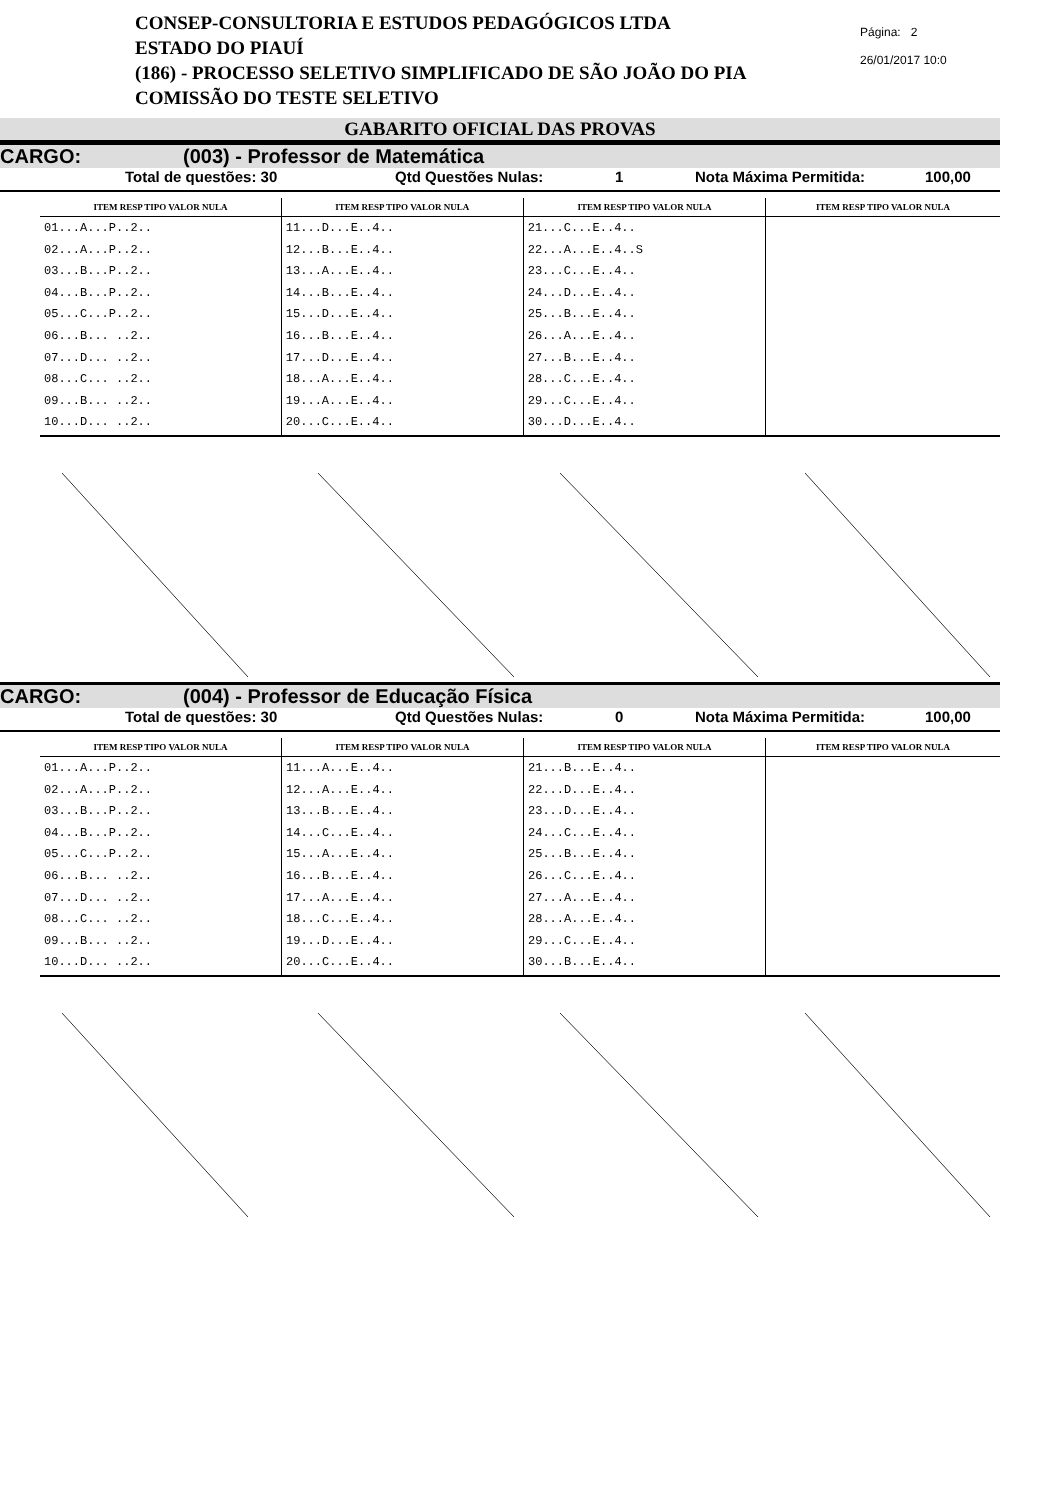CONSEP-CONSULTORIA E ESTUDOS PEDAGÓGICOS LTDA
ESTADO DO PIAUÍ
(186) - PROCESSO SELETIVO SIMPLIFICADO DE SÃO JOÃO DO PIA
COMISSÃO DO TESTE SELETIVO
Página: 2
26/01/2017 10:0
GABARITO OFICIAL DAS PROVAS
CARGO: (003) - Professor de Matemática
Total de questões: 30 Qtd Questões Nulas: 1 Nota Máxima Permitida: 100,00
| ITEM RESP TIPO VALOR NULA | ITEM RESP TIPO VALOR NULA | ITEM RESP TIPO VALOR NULA | ITEM RESP TIPO VALOR NULA |
| --- | --- | --- | --- |
| 01...A...P..2.. 02...A...P..2.. 03...B...P..2.. 04...B...P..2.. 05...C...P..2.. 06...B... ..2.. 07...D... ..2.. 08...C... ..2.. 09...B... ..2.. 10...D... ..2.. | 11...D...E..4.. 12...B...E..4.. 13...A...E..4.. 14...B...E..4.. 15...D...E..4.. 16...B...E..4.. 17...D...E..4.. 18...A...E..4.. 19...A...E..4.. 20...C...E..4.. | 21...C...E..4.. 22...A...E..4..S 23...C...E..4.. 24...D...E..4.. 25...B...E..4.. 26...A...E..4.. 27...B...E..4.. 28...C...E..4.. 29...C...E..4.. 30...D...E..4.. | |
CARGO: (004) - Professor de Educação Física
Total de questões: 30 Qtd Questões Nulas: 0 Nota Máxima Permitida: 100,00
| ITEM RESP TIPO VALOR NULA | ITEM RESP TIPO VALOR NULA | ITEM RESP TIPO VALOR NULA | ITEM RESP TIPO VALOR NULA |
| --- | --- | --- | --- |
| 01...A...P..2.. 02...A...P..2.. 03...B...P..2.. 04...B...P..2.. 05...C...P..2.. 06...B... ..2.. 07...D... ..2.. 08...C... ..2.. 09...B... ..2.. 10...D... ..2.. | 11...A...E..4.. 12...A...E..4.. 13...B...E..4.. 14...C...E..4.. 15...A...E..4.. 16...B...E..4.. 17...A...E..4.. 18...C...E..4.. 19...D...E..4.. 20...C...E..4.. | 21...B...E..4.. 22...D...E..4.. 23...D...E..4.. 24...C...E..4.. 25...B...E..4.. 26...C...E..4.. 27...A...E..4.. 28...A...E..4.. 29...C...E..4.. 30...B...E..4.. | |